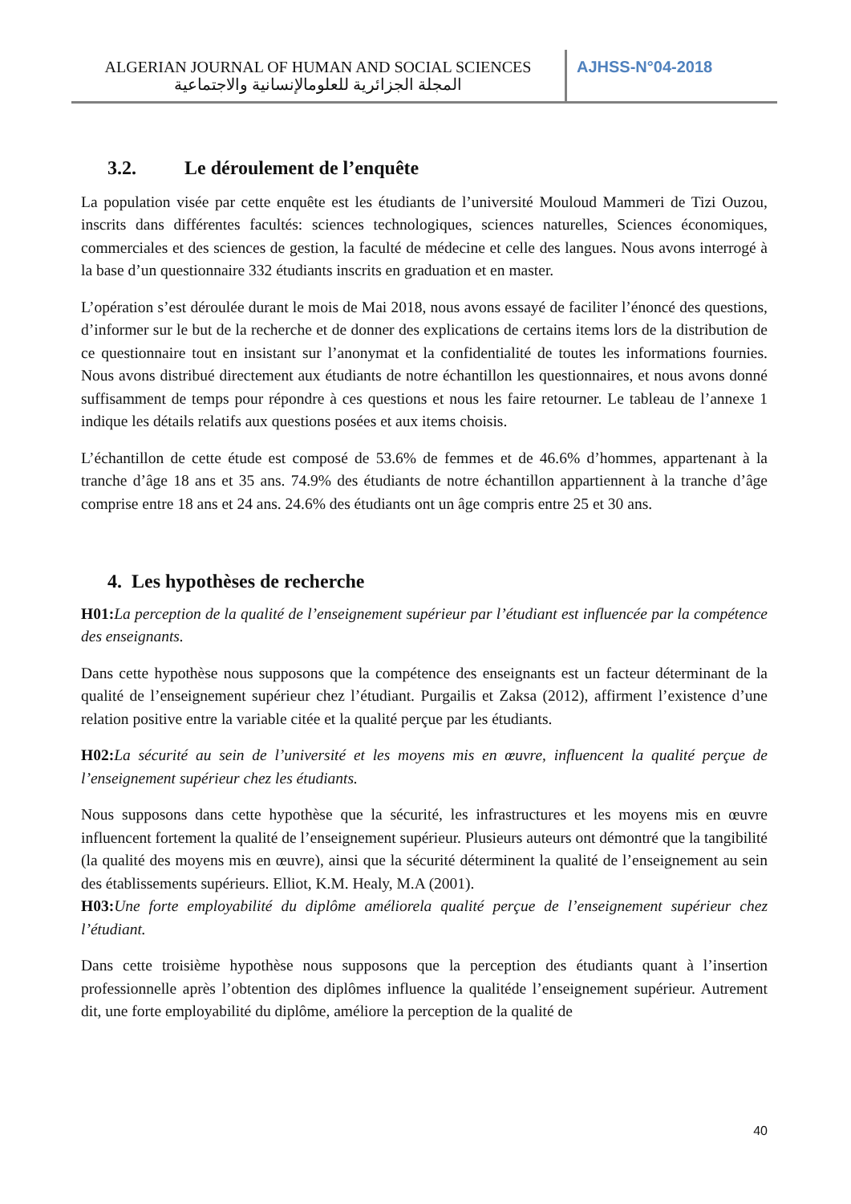ALGERIAN JOURNAL OF HUMAN AND SOCIAL SCIENCES
المجلة الجزائرية للعلومالإنسانية والاجتماعية
AJHSS-N°04-2018
3.2. Le déroulement de l’enquête
La population visée par cette enquête est les étudiants de l’université Mouloud Mammeri de Tizi Ouzou, inscrits dans différentes facultés: sciences technologiques, sciences naturelles, Sciences économiques, commerciales et des sciences de gestion, la faculté de médecine et celle des langues. Nous avons interrogé à la base d’un questionnaire 332 étudiants inscrits en graduation et en master.
L’opération s’est déroulée durant le mois de Mai 2018, nous avons essayé de faciliter l’énoncé des questions, d’informer sur le but de la recherche et de donner des explications de certains items lors de la distribution de ce questionnaire tout en insistant sur l’anonymat et la confidentialité de toutes les informations fournies. Nous avons distribué directement aux étudiants de notre échantillon les questionnaires, et nous avons donné suffisamment de temps pour répondre à ces questions et nous les faire retourner. Le tableau de l’annexe 1 indique les détails relatifs aux questions posées et aux items choisis.
L’échantillon de cette étude est composé de 53.6% de femmes et de 46.6% d’hommes, appartenant à la tranche d’âge 18 ans et 35 ans. 74.9% des étudiants de notre échantillon appartiennent à la tranche d’âge comprise entre 18 ans et 24 ans. 24.6% des étudiants ont un âge compris entre 25 et 30 ans.
4. Les hypothèses de recherche
H01: La perception de la qualité de l’enseignement supérieur par l’étudiant est influencée par la compétence des enseignants.
Dans cette hypothèse nous supposons que la compétence des enseignants est un facteur déterminant de la qualité de l’enseignement supérieur chez l’étudiant. Purgailis et Zaksa (2012), affirment l’existence d’une relation positive entre la variable citée et la qualité perçue par les étudiants.
H02: La sécurité au sein de l’université et les moyens mis en œuvre, influencent la qualité perçue de l’enseignement supérieur chez les étudiants.
Nous supposons dans cette hypothèse que la sécurité, les infrastructures et les moyens mis en œuvre influencent fortement la qualité de l’enseignement supérieur. Plusieurs auteurs ont démontré que la tangibilité (la qualité des moyens mis en œuvre), ainsi que la sécurité déterminent la qualité de l’enseignement au sein des établissements supérieurs. Elliot, K.M. Healy, M.A (2001).
H03: Une forte employabilité du diplôme améliorela qualité perçue de l’enseignement supérieur chez l’étudiant.
Dans cette troisième hypothèse nous supposons que la perception des étudiants quant à l’insertion professionnelle après l’obtention des diplômes influence la qualitéde l’enseignement supérieur. Autrement dit, une forte employabilité du diplôme, améliore la perception de la qualité de
40